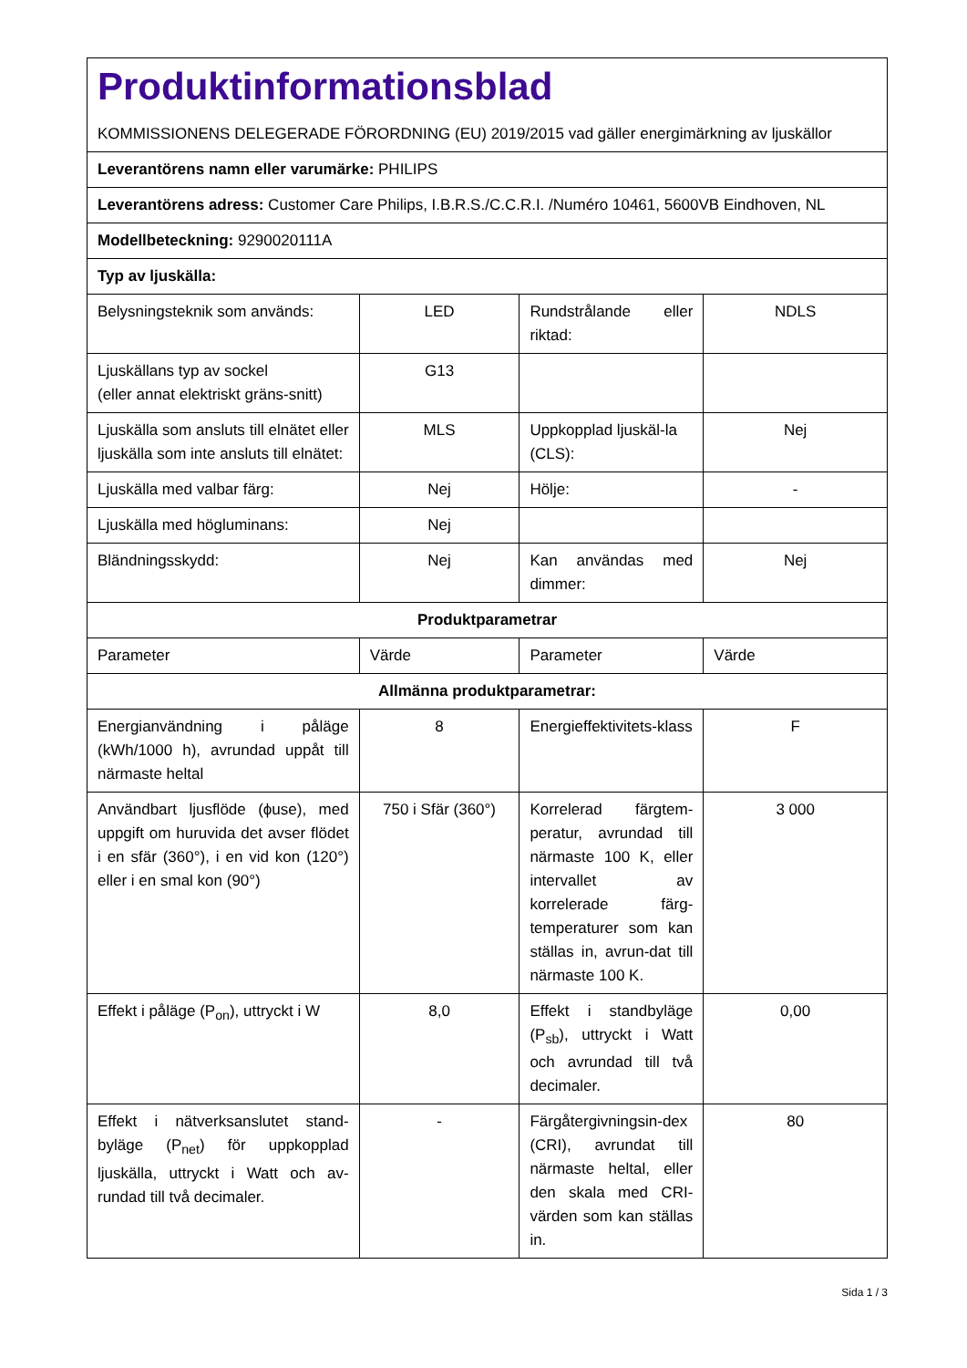| Produktinformationsblad KOMMISSIONENS DELEGERADE FÖRORDNING (EU) 2019/2015 vad gäller energimärkning av ljuskällor | | | |
| Leverantörens namn eller varumärke: PHILIPS | | | |
| Leverantörens adress: Customer Care Philips, I.B.R.S./C.C.R.I. /Numéro 10461, 5600VB Eindhoven, NL | | | |
| Modellbeteckning: 9290020111A | | | |
| Typ av ljuskälla: | | | |
| Belysningsteknik som används: | LED | Rundstrålande eller riktad: | NDLS |
| Ljuskällans typ av sockel (eller annat elektriskt gräns-snitt) | G13 | | |
| Ljuskälla som ansluts till elnätet eller ljuskälla som inte ansluts till elnätet: | MLS | Uppkopplad ljuskäl-la (CLS): | Nej |
| Ljuskälla med valbar färg: | Nej | Hölje: | - |
| Ljuskälla med högluminans: | Nej | | |
| Bländningsskydd: | Nej | Kan användas med dimmer: | Nej |
| Produktparametrar | | | |
| Parameter | Värde | Parameter | Värde |
| Allmänna produktparametrar: | | | |
| Energianvändning i påläge (kWh/1000 h), avrundad uppåt till närmaste heltal | 8 | Energieffektivitets-klass | F |
| Användbart ljusflöde (ϕuse), med uppgift om huruvida det avser flödet i en sfär (360°), i en vid kon (120°) eller i en smal kon (90°) | 750 i Sfär (360°) | Korrelerad färgtem-peratur, avrundad till närmaste 100 K, eller intervallet av korrelerade färg-temperaturer som kan ställas in, avrun-dat till närmaste 100 K. | 3 000 |
| Effekt i påläge (P<sub>on</sub>), uttryckt i W | 8,0 | Effekt i standbyläge (P<sub>sb</sub>), uttryckt i Watt och avrundad till två decimaler. | 0,00 |
| Effekt i nätverksanslutet stand-byläge (P<sub>net</sub>) för uppkopplad ljuskälla, uttryckt i Watt och av-rundad till två decimaler. | - | Färgåtergivningsin-dex (CRI), avrundat till närmaste heltal, eller den skala med CRI-värden som kan ställas in. | 80 |
Sida 1 / 3